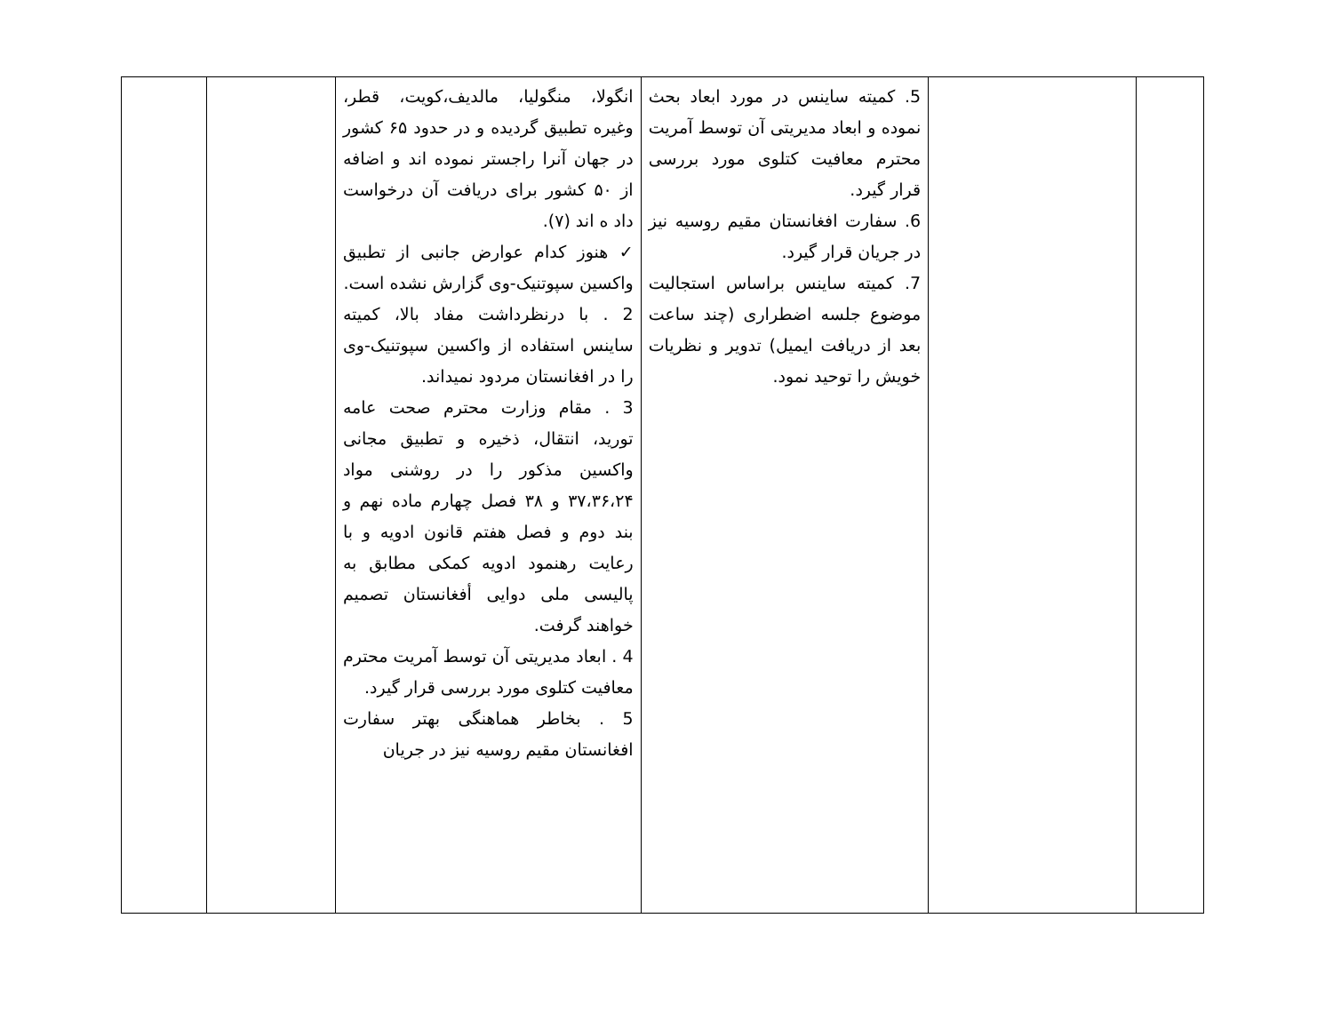| | | 5. کمیته ساینس در مورد ابعاد بحث نموده و ابعاد مدیریتی آن توسط آمریت محترم معافیت کتلوی مورد بررسی قرار گیرد. 6. سفارت افغانستان مقیم روسیه نیز در جریان قرار گیرد. 7. کمیته ساینس براساس استجالیت موضوع جلسه اضطراری (چند ساعت بعد از دریافت ایمیل) تدویر و نظریات خویش را توحید نمود. | انگولا، منگولیا، مالدیف،کویت، قطر، وغیره تطبیق گردیده و در حدود ۶۵ کشور در جهان آنرا راجستر نموده اند و اضافه از ۵۰ کشور برای دریافت آن درخواست داد ه اند (۷). ✓ هنوز کدام عوارض جانبی از تطبیق واکسین سپوتنیک-وی گزارش نشده است. 2 . با درنظرداشت مفاد بالا، کمیته ساینس استفاده از واکسین سپوتنیک-وی را در افغانستان مردود نمیداند. 3 . مقام وزارت محترم صحت عامه تورید، انتقال، ذخیره و تطبیق مجانی واکسین مذکور را در روشنی مواد ۳۷،۳۶،۲۴ و ۳۸ فصل چهارم ماده نهم و بند دوم و فصل هفتم قانون ادویه و با رعایت رهنمود ادویه کمکی مطابق به پالیسی ملی دوایی أفغانستان تصمیم خواهند گرفت. 4 . ابعاد مدیریتی آن توسط آمریت محترم معافیت کتلوی مورد بررسی قرار گیرد. 5 . بخاطر هماهنگی بهتر سفارت افغانستان مقیم روسیه نیز در جریان | | |